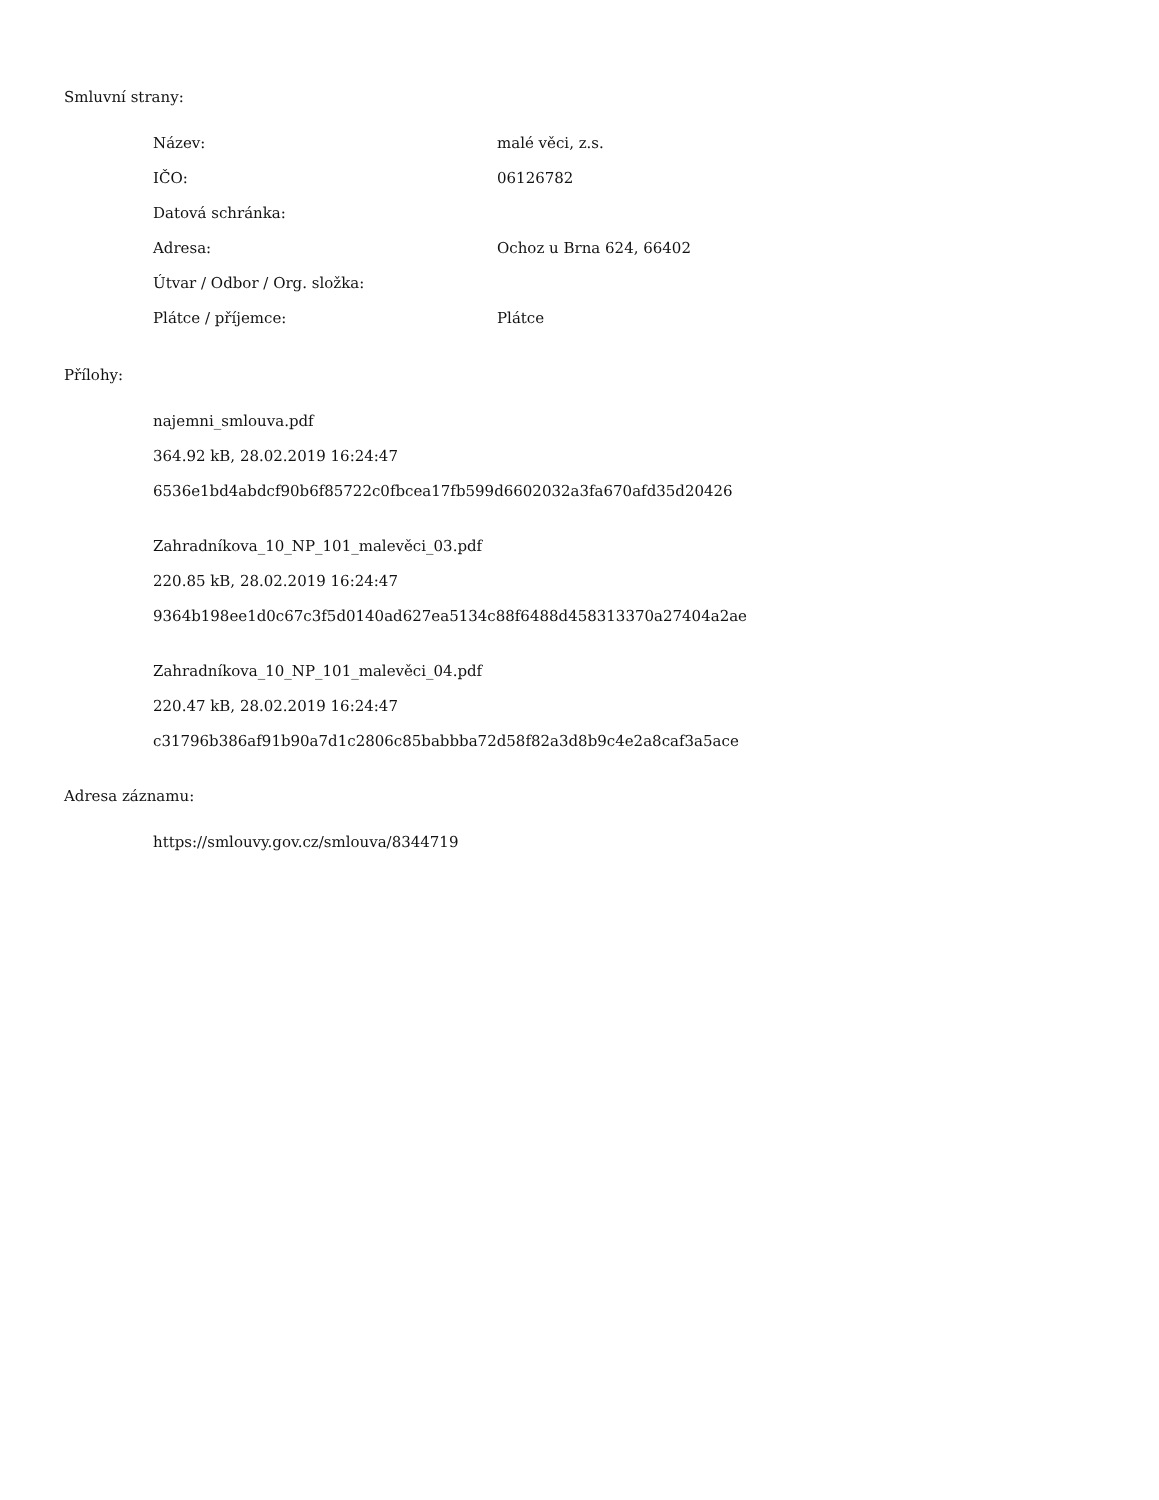Smluvní strany:
| Název: | malé věci, z.s. |
| IČO: | 06126782 |
| Datová schránka: | |
| Adresa: | Ochoz u Brna 624, 66402 |
| Útvar / Odbor / Org. složka: | |
| Plátce / příjemce: | Plátce |
Přílohy:
najemni_smlouva.pdf
364.92 kB, 28.02.2019 16:24:47
6536e1bd4abdcf90b6f85722c0fbcea17fb599d6602032a3fa670afd35d20426
Zahradníkova_10_NP_101_malevěci_03.pdf
220.85 kB, 28.02.2019 16:24:47
9364b198ee1d0c67c3f5d0140ad627ea5134c88f6488d458313370a27404a2ae
Zahradníkova_10_NP_101_malevěci_04.pdf
220.47 kB, 28.02.2019 16:24:47
c31796b386af91b90a7d1c2806c85babbba72d58f82a3d8b9c4e2a8caf3a5ace
Adresa záznamu:
https://smlouvy.gov.cz/smlouva/8344719